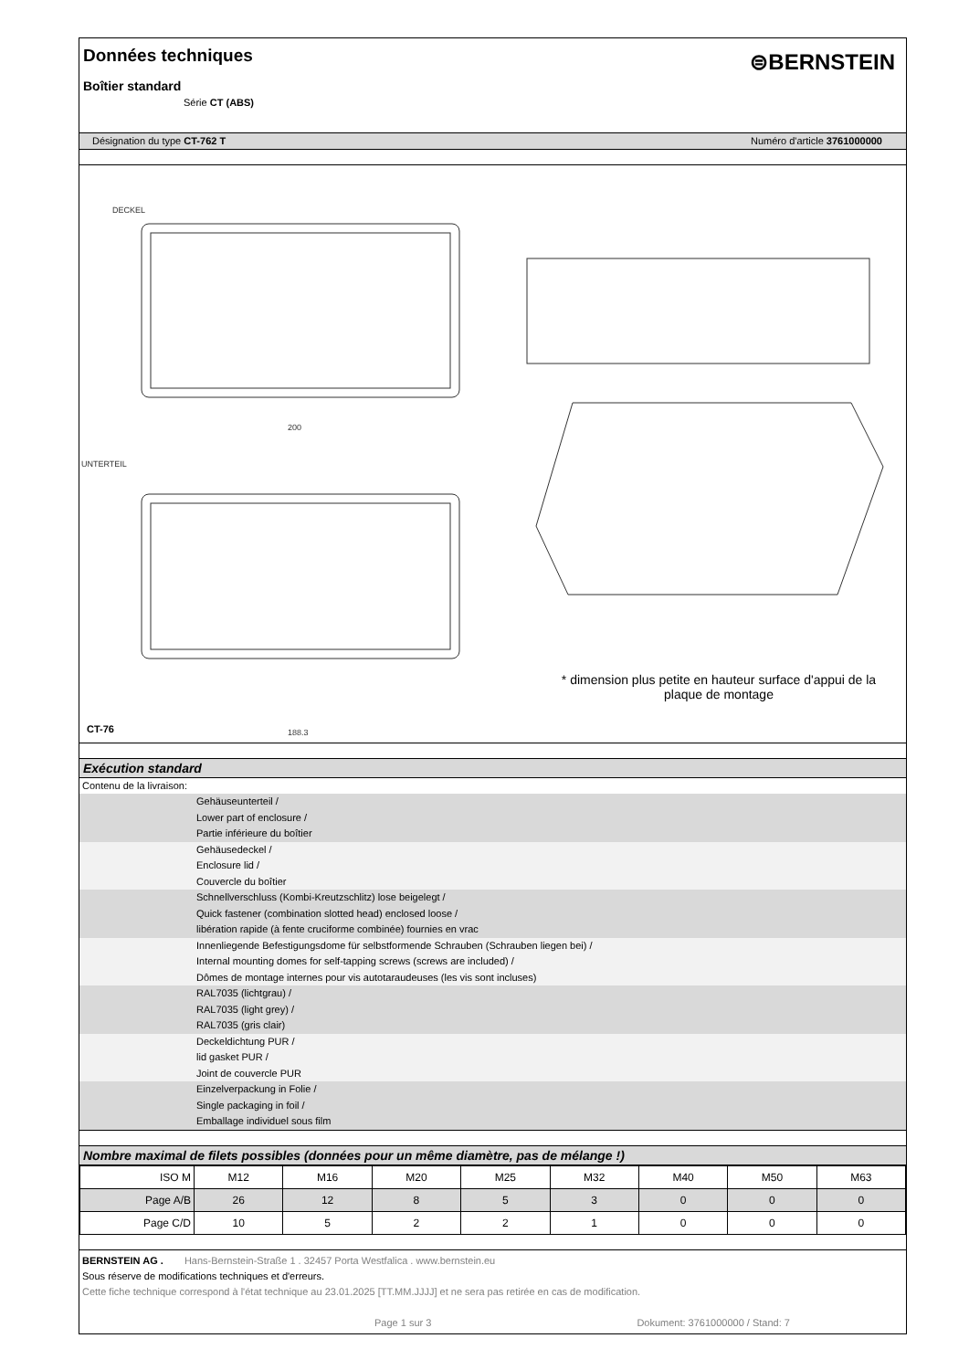Données techniques
Boîtier standard
Série CT (ABS)
⊜BERNSTEIN
Désignation du type CT-762 T Numéro d'article 3761000000
DECKEL
UNTERTEIL
200
188.3
CT-76
* dimension plus petite en hauteur surface d'appui de la plaque de montage
Exécution standard
Contenu de la livraison:
Gehäuseunterteil /
Lower part of enclosure /
Partie inférieure du boîtier
Gehäusedeckel /
Enclosure lid /
Couvercle du boîtier
Schnellverschluss (Kombi-Kreutzschlitz) lose beigelegt /
Quick fastener (combination slotted head) enclosed loose /
libération rapide (à fente cruciforme combinée) fournies en vrac
Innenliegende Befestigungsdome für selbstformende Schrauben (Schrauben liegen bei) /
Internal mounting domes for self-tapping screws (screws are included) /
Dômes de montage internes pour vis autotaraudeuses (les vis sont incluses)
RAL7035 (lichtgrau) /
RAL7035 (light grey) /
RAL7035 (gris clair)
Deckeldichtung PUR /
lid gasket PUR /
Joint de couvercle PUR
Einzelverpackung in Folie /
Single packaging in foil /
Emballage individuel sous film
Nombre maximal de filets possibles (données pour un même diamètre, pas de mélange !)
| ISO M | M12 | M16 | M20 | M25 | M32 | M40 | M50 | M63 |
| Page A/B | 26 | 12 | 8 | 5 | 3 | 0 | 0 | 0 |
| Page C/D | 10 | 5 | 2 | 2 | 1 | 0 | 0 | 0 |
BERNSTEIN AG . Hans-Bernstein-Straße 1 . 32457 Porta Westfalica . www.bernstein.eu
Sous réserve de modifications techniques et d'erreurs.
Cette fiche technique correspond à l'état technique au 23.01.2025 [TT.MM.JJJJ] et ne sera pas retirée en cas de modification.
Page 1 sur 3 Dokument: 3761000000 / Stand: 7